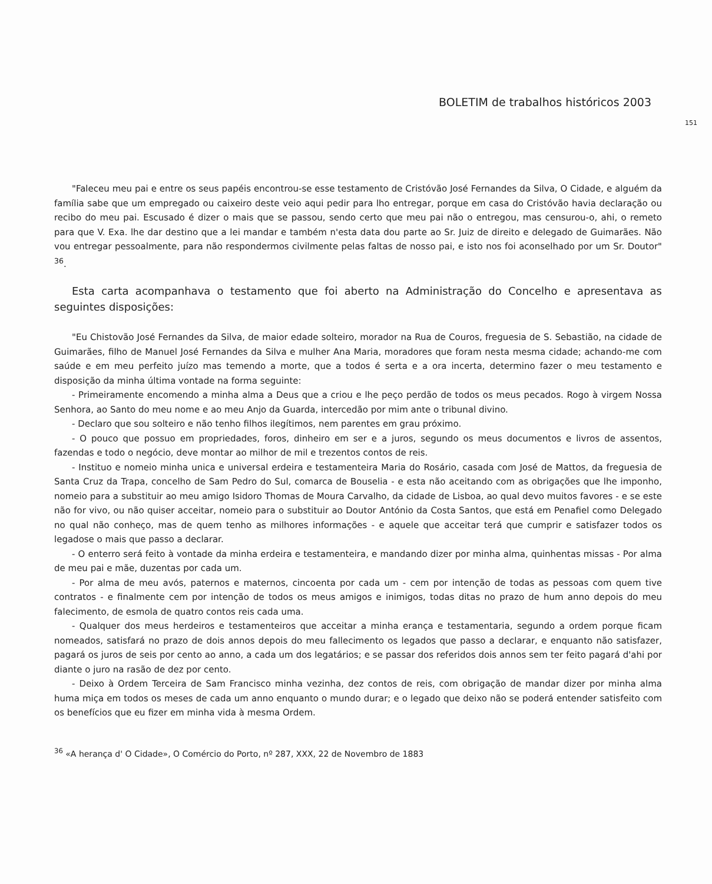BOLETIM de trabalhos históricos 2003
151
"Faleceu meu pai e entre os seus papéis encontrou-se esse testamento de Cristóvão José Fernandes da Silva, O Cidade, e alguém da família sabe que um empregado ou caixeiro deste veio aqui pedir para lho entregar, porque em casa do Cristóvão havia declaração ou recibo do meu pai. Escusado é dizer o mais que se passou, sendo certo que meu pai não o entregou, mas censurou-o, ahi, o remeto para que V. Exa. lhe dar destino que a lei mandar e também n'esta data dou parte ao Sr. Juiz de direito e delegado de Guimarães. Não vou entregar pessoalmente, para não respondermos civilmente pelas faltas de nosso pai, e isto nos foi aconselhado por um Sr. Doutor" <sup>36</sup>.
Esta carta acompanhava o testamento que foi aberto na Administração do Concelho e apresentava as seguintes disposições:
"Eu Chistovão José Fernandes da Silva, de maior edade solteiro, morador na Rua de Couros, freguesia de S. Sebastião, na cidade de Guimarães, filho de Manuel José Fernandes da Silva e mulher Ana Maria, moradores que foram nesta mesma cidade; achando-me com saúde e em meu perfeito juízo mas temendo a morte, que a todos é serta e a ora incerta, determino fazer o meu testamento e disposição da minha última vontade na forma seguinte:
- Primeiramente encomendo a minha alma a Deus que a criou e lhe peço perdão de todos os meus pecados. Rogo à virgem Nossa Senhora, ao Santo do meu nome e ao meu Anjo da Guarda, intercedão por mim ante o tribunal divino.
- Declaro que sou solteiro e não tenho filhos ilegítimos, nem parentes em grau próximo.
- O pouco que possuo em propriedades, foros, dinheiro em ser e a juros, segundo os meus documentos e livros de assentos, fazendas e todo o negócio, deve montar ao milhor de mil e trezentos contos de reis.
- Instituo e nomeio minha unica e universal erdeira e testamenteira Maria do Rosário, casada com José de Mattos, da freguesia de Santa Cruz da Trapa, concelho de Sam Pedro do Sul, comarca de Bouselia - e esta não aceitando com as obrigações que lhe imponho, nomeio para a substituir ao meu amigo Isidoro Thomas de Moura Carvalho, da cidade de Lisboa, ao qual devo muitos favores - e se este não for vivo, ou não quiser acceitar, nomeio para o substituir ao Doutor António da Costa Santos, que está em Penafiel como Delegado no qual não conheço, mas de quem tenho as milhores informações - e aquele que acceitar terá que cumprir e satisfazer todos os legadose o mais que passo a declarar.
- O enterro será feito à vontade da minha erdeira e testamenteira, e mandando dizer por minha alma, quinhentas missas - Por alma de meu pai e mãe, duzentas por cada um.
- Por alma de meu avós, paternos e maternos, cincoenta por cada um - cem por intenção de todas as pessoas com quem tive contratos - e finalmente cem por intenção de todos os meus amigos e inimigos, todas ditas no prazo de hum anno depois do meu falecimento, de esmola de quatro contos reis cada uma.
- Qualquer dos meus herdeiros e testamenteiros que acceitar a minha erança e testamentaria, segundo a ordem porque ficam nomeados, satisfará no prazo de dois annos depois do meu fallecimento os legados que passo a declarar, e enquanto não satisfazer, pagará os juros de seis por cento ao anno, a cada um dos legatários; e se passar dos referidos dois annos sem ter feito pagará d'ahi por diante o juro na rasão de dez por cento.
- Deixo à Ordem Terceira de Sam Francisco minha vezinha, dez contos de reis, com obrigação de mandar dizer por minha alma huma miça em todos os meses de cada um anno enquanto o mundo durar; e o legado que deixo não se poderá entender satisfeito com os benefícios que eu fizer em minha vida à mesma Ordem.
<sup>36</sup> «A herança d' O Cidade», O Comércio do Porto, nº 287, XXX, 22 de Novembro de 1883